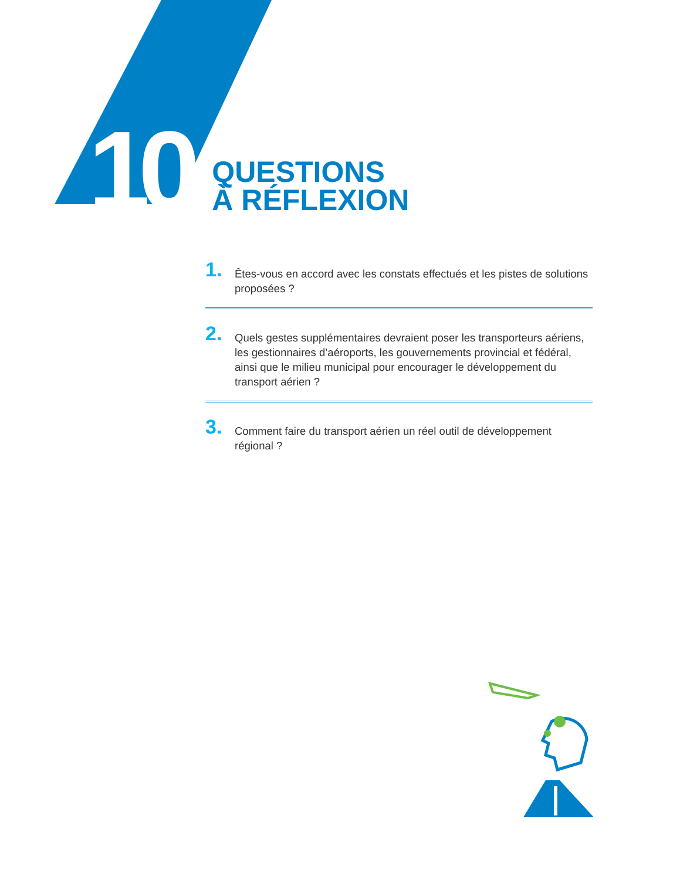10
QUESTIONS
À RÉFLEXION
1.
Êtes-vous en accord avec les constats effectués et les pistes de solutions proposées ?
2.
Quels gestes supplémentaires devraient poser les transporteurs aériens, les gestionnaires d’aéroports, les gouvernements provincial et fédéral, ainsi que le milieu municipal pour encourager le développement du transport aérien ?
3.
Comment faire du transport aérien un réel outil de développement régional ?